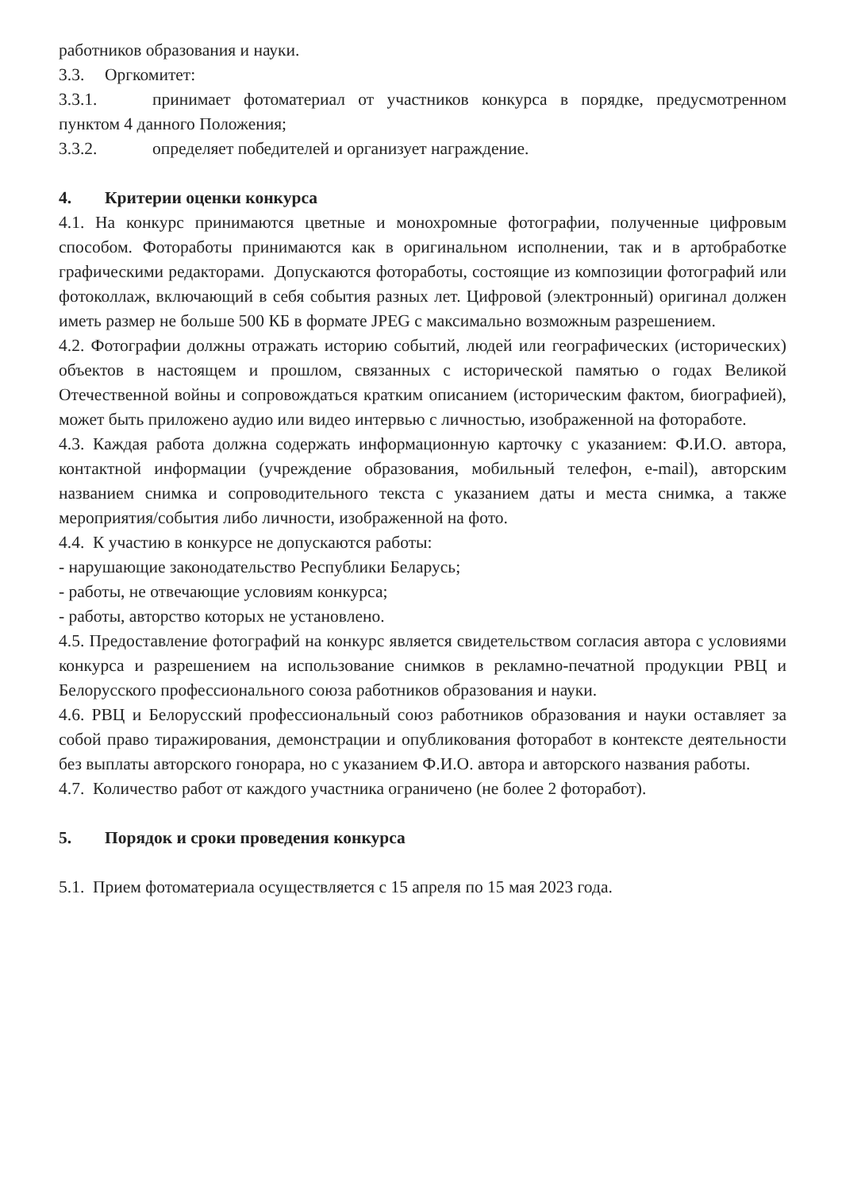работников образования и науки.
3.3. Оргкомитет:
3.3.1. принимает фотоматериал от участников конкурса в порядке, предусмотренном пунктом 4 данного Положения;
3.3.2. определяет победителей и организует награждение.
4. Критерии оценки конкурса
4.1. На конкурс принимаются цветные и монохромные фотографии, полученные цифровым способом. Фотоработы принимаются как в оригинальном исполнении, так и в артобработке графическими редакторами. Допускаются фотоработы, состоящие из композиции фотографий или фотоколлаж, включающий в себя события разных лет. Цифровой (электронный) оригинал должен иметь размер не больше 500 КБ в формате JPEG с максимально возможным разрешением.
4.2. Фотографии должны отражать историю событий, людей или географических (исторических) объектов в настоящем и прошлом, связанных с исторической памятью о годах Великой Отечественной войны и сопровождаться кратким описанием (историческим фактом, биографией), может быть приложено аудио или видео интервью с личностью, изображенной на фотоработе.
4.3. Каждая работа должна содержать информационную карточку с указанием: Ф.И.О. автора, контактной информации (учреждение образования, мобильный телефон, e-mail), авторским названием снимка и сопроводительного текста с указанием даты и места снимка, а также мероприятия/события либо личности, изображенной на фото.
4.4. К участию в конкурсе не допускаются работы:
- нарушающие законодательство Республики Беларусь;
- работы, не отвечающие условиям конкурса;
- работы, авторство которых не установлено.
4.5. Предоставление фотографий на конкурс является свидетельством согласия автора с условиями конкурса и разрешением на использование снимков в рекламно-печатной продукции РВЦ и Белорусского профессионального союза работников образования и науки.
4.6. РВЦ и Белорусский профессиональный союз работников образования и науки оставляет за собой право тиражирования, демонстрации и опубликования фоторабот в контексте деятельности без выплаты авторского гонорара, но с указанием Ф.И.О. автора и авторского названия работы.
4.7. Количество работ от каждого участника ограничено (не более 2 фоторабот).
5. Порядок и сроки проведения конкурса
5.1. Прием фотоматериала осуществляется с 15 апреля по 15 мая 2023 года.